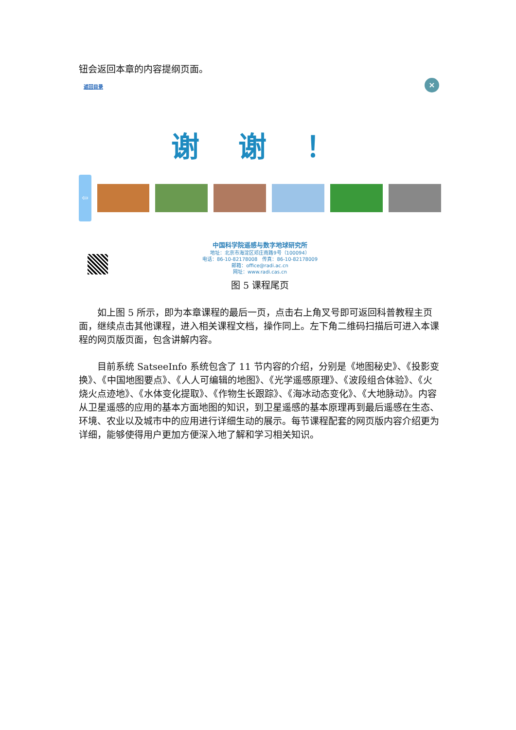钮会返回本章的内容提纲页面。
返回目录
×
谢 谢 ！
⇦
中国科学院遥感与数字地球研究所
地址：北京市海淀区邓庄南路9号（100094）
电话：86-10-82178008　传真：86-10-82178009
邮箱：office@radi.ac.cn
网址：www.radi.cas.cn
图 5 课程尾页
如上图 5 所示，即为本章课程的最后一页，点击右上角叉号即可返回科普教程主页面，继续点击其他课程，进入相关课程文档，操作同上。左下角二维码扫描后可进入本课程的网页版页面，包含讲解内容。
目前系统 SatseeInfo 系统包含了 11 节内容的介绍，分别是《地图秘史》、《投影变换》、《中国地图要点》、《人人可编辑的地图》、《光学遥感原理》、《波段组合体验》、《火烧火点迹地》、《水体变化提取》、《作物生长跟踪》、《海冰动态变化》、《大地脉动》。内容从卫星遥感的应用的基本方面地图的知识，到卫星遥感的基本原理再到最后遥感在生态、环境、农业以及城市中的应用进行详细生动的展示。每节课程配套的网页版内容介绍更为详细，能够使得用户更加方便深入地了解和学习相关知识。